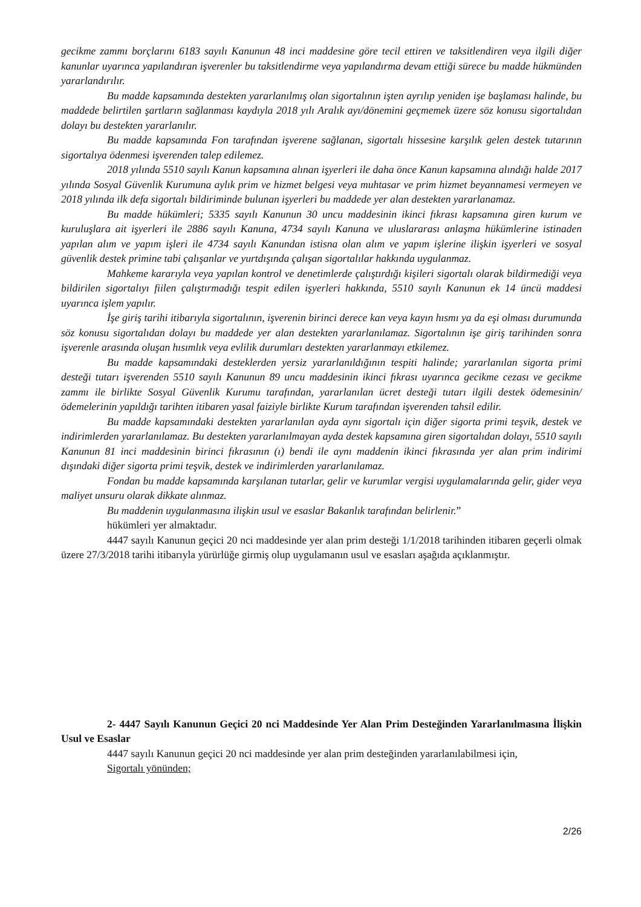gecikme zammı borçlarını 6183 sayılı Kanunun 48 inci maddesine göre tecil ettiren ve taksitlendiren veya ilgili diğer kanunlar uyarınca yapılandıran işverenler bu taksitlendirme veya yapılandırma devam ettiği sürece bu madde hükmünden yararlandırılır.
Bu madde kapsamında destekten yararlanılmış olan sigortalının işten ayrılıp yeniden işe başlaması halinde, bu maddede belirtilen şartların sağlanması kaydıyla 2018 yılı Aralık ayı/dönemini geçmemek üzere söz konusu sigortalıdan dolayı bu destekten yararlanılır.
Bu madde kapsamında Fon tarafından işverene sağlanan, sigortalı hissesine karşılık gelen destek tutarının sigortalıya ödenmesi işverenden talep edilemez.
2018 yılında 5510 sayılı Kanun kapsamına alınan işyerleri ile daha önce Kanun kapsamına alındığı halde 2017 yılında Sosyal Güvenlik Kurumuna aylık prim ve hizmet belgesi veya muhtasar ve prim hizmet beyannamesi vermeyen ve 2018 yılında ilk defa sigortalı bildiriminde bulunan işyerleri bu maddede yer alan destekten yararlanamaz.
Bu madde hükümleri; 5335 sayılı Kanunun 30 uncu maddesinin ikinci fıkrası kapsamına giren kurum ve kuruluşlara ait işyerleri ile 2886 sayılı Kanuna, 4734 sayılı Kanuna ve uluslararası anlaşma hükümlerine istinaden yapılan alım ve yapım işleri ile 4734 sayılı Kanundan istisna olan alım ve yapım işlerine ilişkin işyerleri ve sosyal güvenlik destek primine tabi çalışanlar ve yurtdışında çalışan sigortalılar hakkında uygulanmaz.
Mahkeme kararıyla veya yapılan kontrol ve denetimlerde çalıştırdığı kişileri sigortalı olarak bildirmediği veya bildirilen sigortalıyı fiilen çalıştırmadığı tespit edilen işyerleri hakkında, 5510 sayılı Kanunun ek 14 üncü maddesi uyarınca işlem yapılır.
İşe giriş tarihi itibarıyla sigortalının, işverenin birinci derece kan veya kayın hısmı ya da eşi olması durumunda söz konusu sigortalıdan dolayı bu maddede yer alan destekten yararlanılamaz. Sigortalının işe giriş tarihinden sonra işverenle arasında oluşan hısımlık veya evlilik durumları destekten yararlanmayı etkilemez.
Bu madde kapsamındaki desteklerden yersiz yararlanıldığının tespiti halinde; yararlanılan sigorta primi desteği tutarı işverenden 5510 sayılı Kanunun 89 uncu maddesinin ikinci fıkrası uyarınca gecikme cezası ve gecikme zammı ile birlikte Sosyal Güvenlik Kurumu tarafından, yararlanılan ücret desteği tutarı ilgili destek ödemesinin/ödemelerinin yapıldığı tarihten itibaren yasal faiziyle birlikte Kurum tarafından işverenden tahsil edilir.
Bu madde kapsamındaki destekten yararlanılan ayda aynı sigortalı için diğer sigorta primi teşvik, destek ve indirimlerden yararlanılamaz. Bu destekten yararlanılmayan ayda destek kapsamına giren sigortalıdan dolayı, 5510 sayılı Kanunun 81 inci maddesinin birinci fıkrasının (ı) bendi ile aynı maddenin ikinci fıkrasında yer alan prim indirimi dışındaki diğer sigorta primi teşvik, destek ve indirimlerden yararlanılamaz.
Fondan bu madde kapsamında karşılanan tutarlar, gelir ve kurumlar vergisi uygulamalarında gelir, gider veya maliyet unsuru olarak dikkate alınmaz.
Bu maddenin uygulanmasına ilişkin usul ve esaslar Bakanlık tarafından belirlenir.”
hükümleri yer almaktadır.
4447 sayılı Kanunun geçici 20 nci maddesinde yer alan prim desteği 1/1/2018 tarihinden itibaren geçerli olmak üzere 27/3/2018 tarihi itibarıyla yürürlüğe girmiş olup uygulamanın usul ve esasları aşağıda açıklanmıştır.
2- 4447 Sayılı Kanunun Geçici 20 nci Maddesinde Yer Alan Prim Desteğinden Yararlanılmasına İlişkin Usul ve Esaslar
4447 sayılı Kanunun geçici 20 nci maddesinde yer alan prim desteğinden yararlanılabilmesi için,
Sigortalı yönünden;
2/26